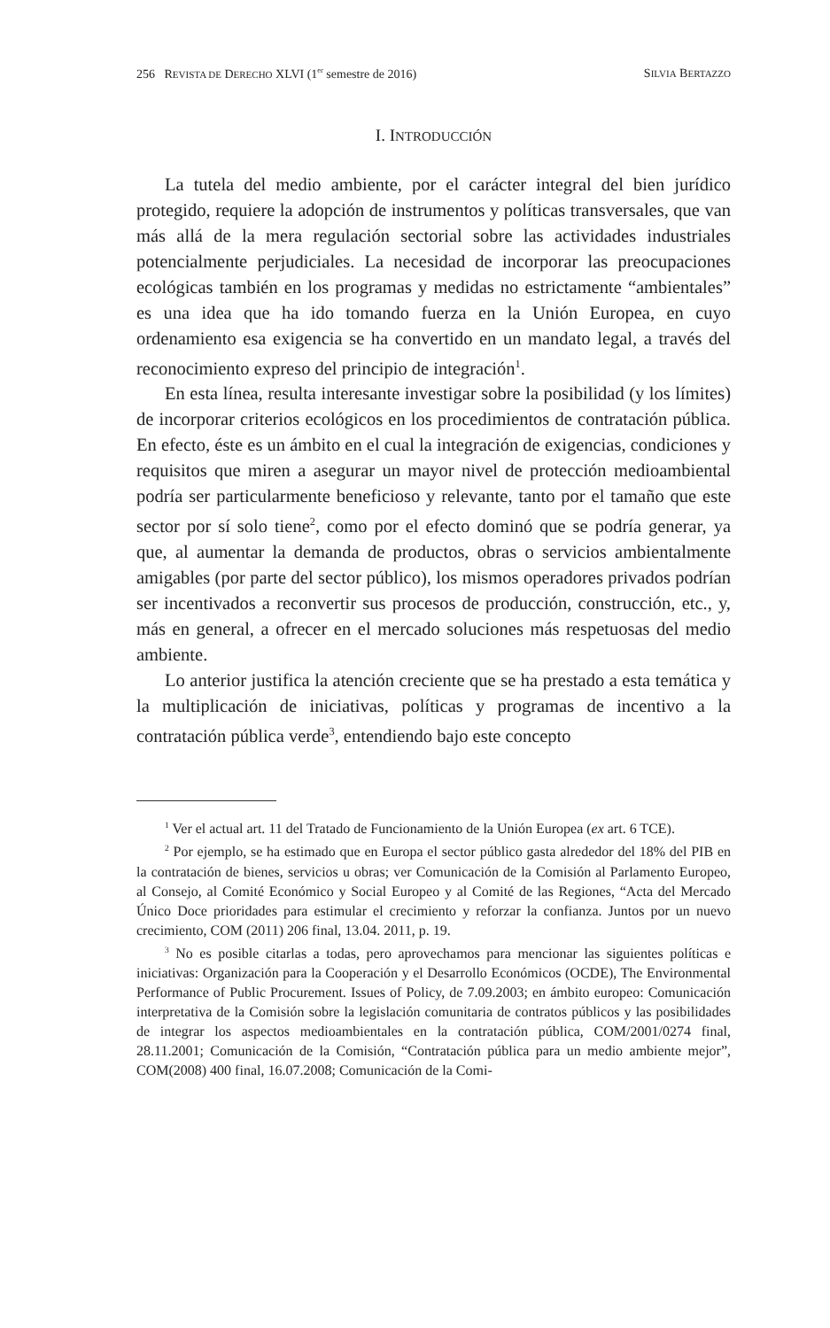256 REVISTA DE DERECHO XLVI (1<sup>er</sup> semestre de 2016) SILVIA BERTAZZO
I. INTRODUCCIÓN
La tutela del medio ambiente, por el carácter integral del bien jurídico protegido, requiere la adopción de instrumentos y políticas transversales, que van más allá de la mera regulación sectorial sobre las actividades industriales potencialmente perjudiciales. La necesidad de incorporar las preocupaciones ecológicas también en los programas y medidas no estrictamente “ambientales” es una idea que ha ido tomando fuerza en la Unión Europea, en cuyo ordenamiento esa exigencia se ha convertido en un mandato legal, a través del reconocimiento expreso del principio de integración<sup>1</sup>.
En esta línea, resulta interesante investigar sobre la posibilidad (y los límites) de incorporar criterios ecológicos en los procedimientos de contratación pública. En efecto, éste es un ámbito en el cual la integración de exigencias, condiciones y requisitos que miren a asegurar un mayor nivel de protección medioambiental podría ser particularmente beneficioso y relevante, tanto por el tamaño que este sector por sí solo tiene<sup>2</sup>, como por el efecto dominó que se podría generar, ya que, al aumentar la demanda de productos, obras o servicios ambientalmente amigables (por parte del sector público), los mismos operadores privados podrían ser incentivados a reconvertir sus procesos de producción, construcción, etc., y, más en general, a ofrecer en el mercado soluciones más respetuosas del medio ambiente.
Lo anterior justifica la atención creciente que se ha prestado a esta temática y la multiplicación de iniciativas, políticas y programas de incentivo a la contratación pública verde<sup>3</sup>, entendiendo bajo este concepto
<sup>1</sup> Ver el actual art. 11 del Tratado de Funcionamiento de la Unión Europea (ex art. 6 TCE).
<sup>2</sup> Por ejemplo, se ha estimado que en Europa el sector público gasta alrededor del 18% del PIB en la contratación de bienes, servicios u obras; ver Comunicación de la Comisión al Parlamento Europeo, al Consejo, al Comité Económico y Social Europeo y al Comité de las Regiones, “Acta del Mercado Único Doce prioridades para estimular el crecimiento y reforzar la confianza. Juntos por un nuevo crecimiento, COM (2011) 206 final, 13.04. 2011, p. 19.
<sup>3</sup> No es posible citarlas a todas, pero aprovechamos para mencionar las siguientes políticas e iniciativas: Organización para la Cooperación y el Desarrollo Económicos (OCDE), The Environmental Performance of Public Procurement. Issues of Policy, de 7.09.2003; en ámbito europeo: Comunicación interpretativa de la Comisión sobre la legislación comunitaria de contratos públicos y las posibilidades de integrar los aspectos medioambientales en la contratación pública, COM/2001/0274 final, 28.11.2001; Comunicación de la Comisión, “Contratación pública para un medio ambiente mejor”, COM(2008) 400 final, 16.07.2008; Comunicación de la Comi-